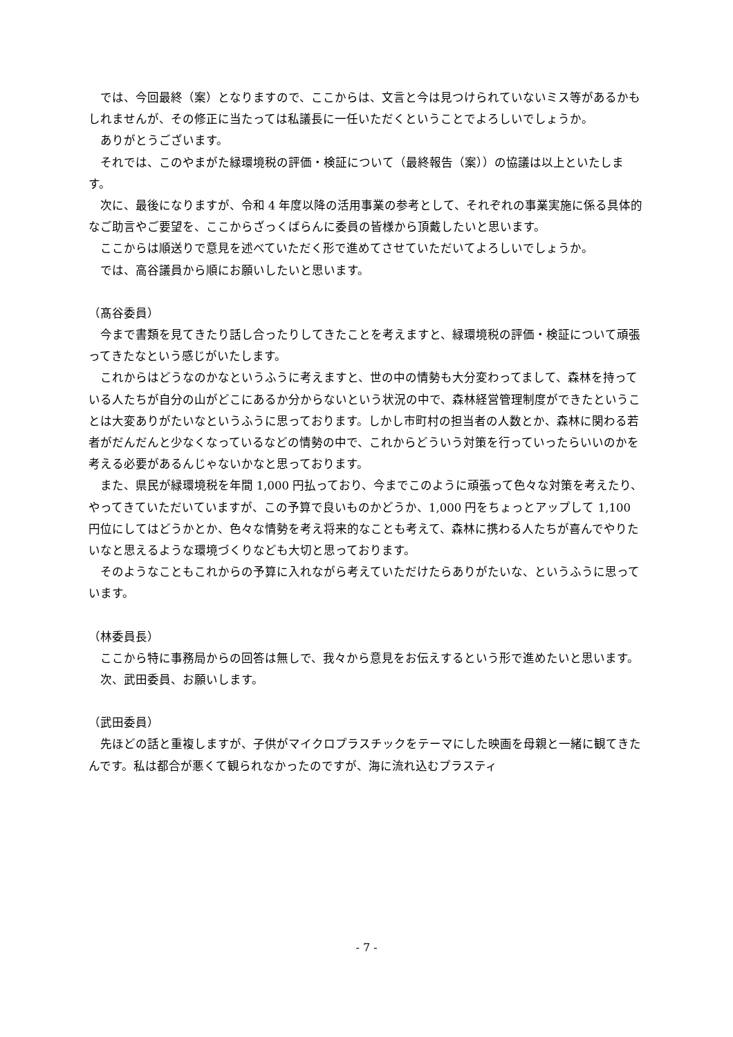では、今回最終（案）となりますので、ここからは、文言と今は見つけられていないミス等があるかもしれませんが、その修正に当たっては私議長に一任いただくということでよろしいでしょうか。
ありがとうございます。
それでは、このやまがた緑環境税の評価・検証について（最終報告（案））の協議は以上といたします。
次に、最後になりますが、令和 4 年度以降の活用事業の参考として、それぞれの事業実施に係る具体的なご助言やご要望を、ここからざっくばらんに委員の皆様から頂戴したいと思います。
ここからは順送りで意見を述べていただく形で進めてさせていただいてよろしいでしょうか。
では、高谷議員から順にお願いしたいと思います。
（髙谷委員）
今まで書類を見てきたり話し合ったりしてきたことを考えますと、緑環境税の評価・検証について頑張ってきたなという感じがいたします。
これからはどうなのかなというふうに考えますと、世の中の情勢も大分変わってまして、森林を持っている人たちが自分の山がどこにあるか分からないという状況の中で、森林経営管理制度ができたということは大変ありがたいなというふうに思っております。しかし市町村の担当者の人数とか、森林に関わる若者がだんだんと少なくなっているなどの情勢の中で、これからどういう対策を行っていったらいいのかを考える必要があるんじゃないかなと思っております。
また、県民が緑環境税を年間 1,000 円払っており、今までこのように頑張って色々な対策を考えたり、やってきていただいていますが、この予算で良いものかどうか、1,000 円をちょっとアップして 1,100 円位にしてはどうかとか、色々な情勢を考え将来的なことも考えて、森林に携わる人たちが喜んでやりたいなと思えるような環境づくりなども大切と思っております。
そのようなこともこれからの予算に入れながら考えていただけたらありがたいな、というふうに思っています。
（林委員長）
ここから特に事務局からの回答は無しで、我々から意見をお伝えするという形で進めたいと思います。
次、武田委員、お願いします。
（武田委員）
先ほどの話と重複しますが、子供がマイクロプラスチックをテーマにした映画を母親と一緒に観てきたんです。私は都合が悪くて観られなかったのですが、海に流れ込むプラスティ
- 7 -